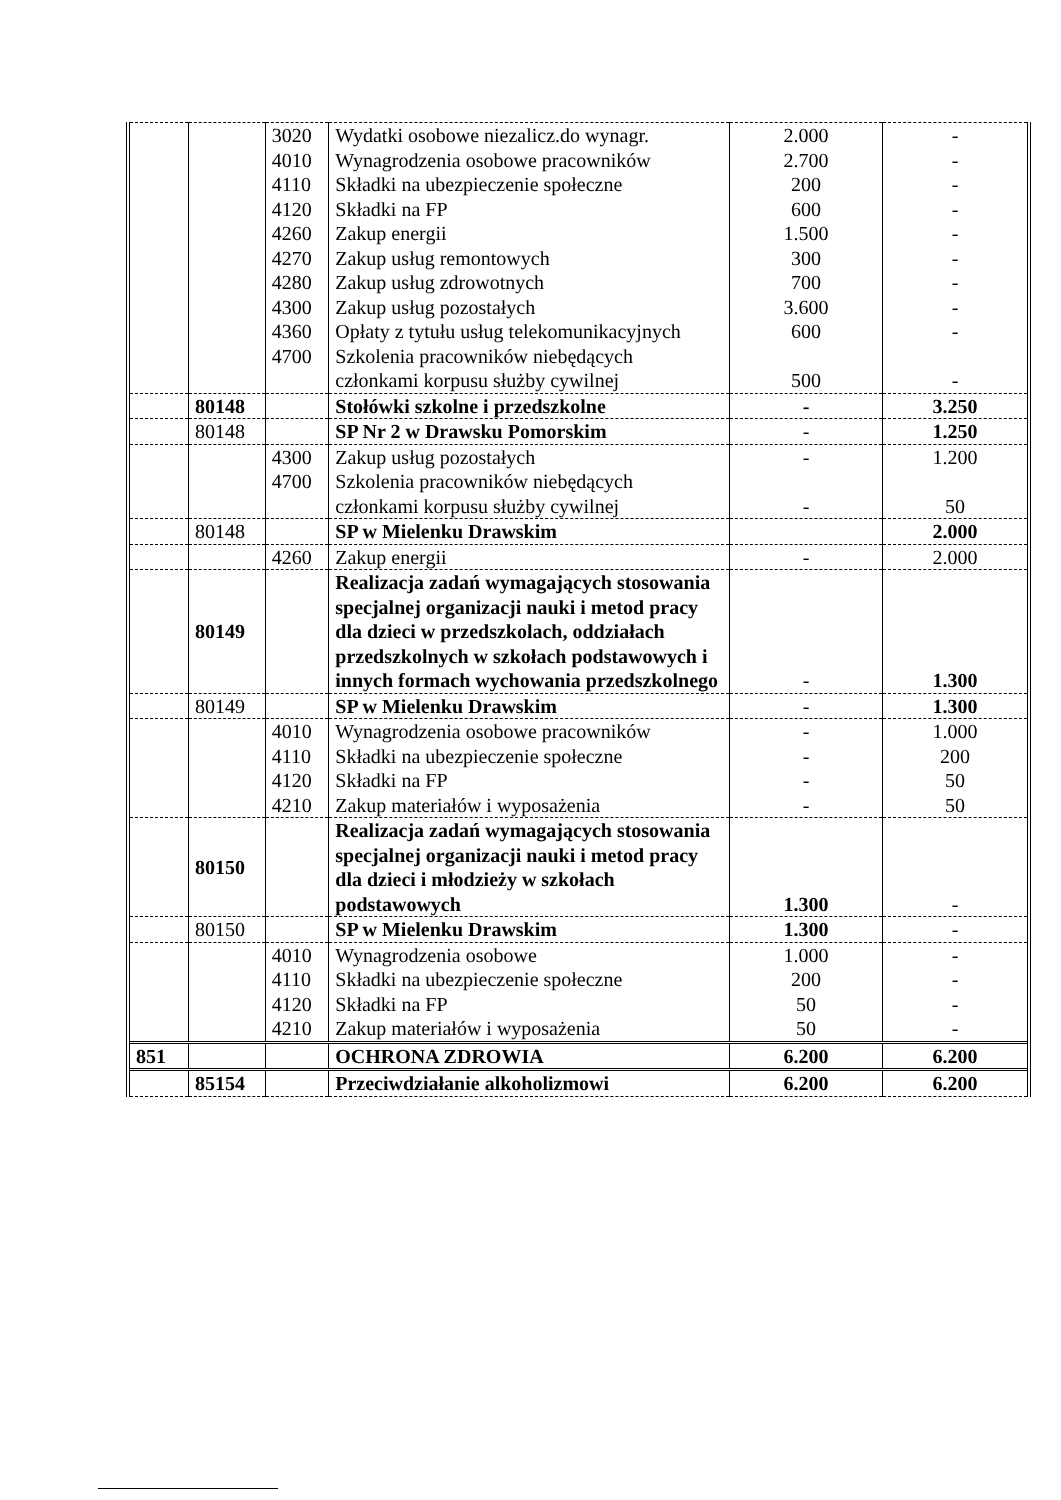| | | 3020 4010 4110 4120 4260 4270 4280 4300 4360 4700 | Wydatki osobowe niezalicz.do wynagr. Wynagrodzenia osobowe pracowników Składki na ubezpieczenie społeczne Składki na FP Zakup energii Zakup usług remontowych Zakup usług zdrowotnych Zakup usług pozostałych Opłaty z tytułu usług telekomunikacyjnych Szkolenia pracowników niebędących członkami korpusu służby cywilnej | 2.000 2.700 200 600 1.500 300 700 3.600 600 500 | - - - - - - - - - - |
| | 80148 | | Stołówki szkolne i przedszkolne | - | 3.250 |
| | 80148 | | SP Nr 2 w Drawsku Pomorskim | - | 1.250 |
| | | 4300 4700 | Zakup usług pozostałych Szkolenia pracowników niebędących członkami korpusu służby cywilnej | - - | 1.200 50 |
| | 80148 | | SP w Mielenku Drawskim | | 2.000 |
| | | 4260 | Zakup energii | - | 2.000 |
| | 80149 | | Realizacja zadań wymagających stosowania specjalnej organizacji nauki i metod pracy dla dzieci w przedszkolach, oddziałach przedszkolnych w szkołach podstawowych i innych formach wychowania przedszkolnego | - | 1.300 |
| | 80149 | | SP w Mielenku Drawskim | - | 1.300 |
| | | 4010 4110 4120 4210 | Wynagrodzenia osobowe pracowników Składki na ubezpieczenie społeczne Składki na FP Zakup materiałów i wyposażenia | - - - - | 1.000 200 50 50 |
| | 80150 | | Realizacja zadań wymagających stosowania specjalnej organizacji nauki i metod pracy dla dzieci i młodzieży w szkołach podstawowych | 1.300 | - |
| | 80150 | | SP w Mielenku Drawskim | 1.300 | - |
| | | 4010 4110 4120 4210 | Wynagrodzenia osobowe Składki na ubezpieczenie społeczne Składki na FP Zakup materiałów i wyposażenia | 1.000 200 50 50 | - - - - |
| 851 | | | OCHRONA ZDROWIA | 6.200 | 6.200 |
| | 85154 | | Przeciwdziałanie alkoholizmowi | 6.200 | 6.200 |